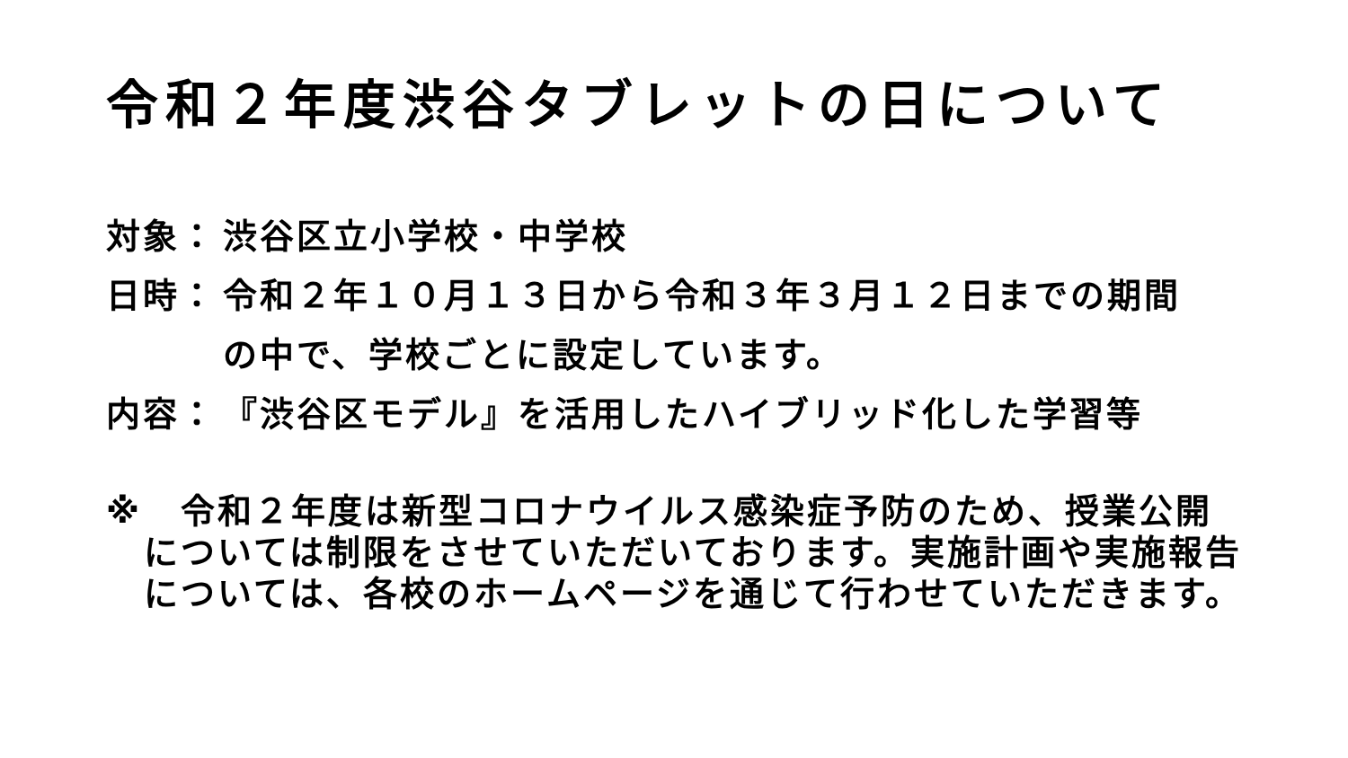令和２年度渋谷タブレットの日について
対象： 渋谷区立小学校・中学校
日時： 令和２年１０月１３日から令和３年３月１２日までの期間
の中で、学校ごとに設定しています。
内容： 『渋谷区モデル』を活用したハイブリッド化した学習等
※ 　令和２年度は新型コロナウイルス感染症予防のため、授業公開については制限をさせていただいております。実施計画や実施報告については、各校のホームページを通じて行わせていただきます。